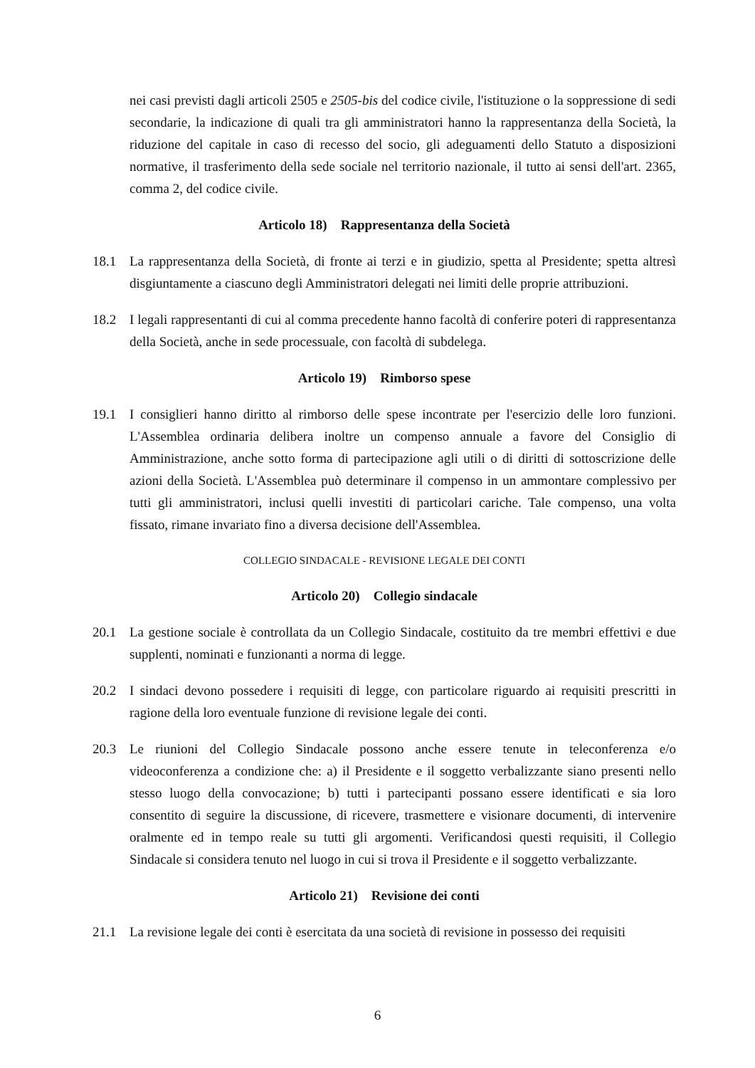nei casi previsti dagli articoli 2505 e 2505-bis del codice civile, l'istituzione o la soppressione di sedi secondarie, la indicazione di quali tra gli amministratori hanno la rappresentanza della Società, la riduzione del capitale in caso di recesso del socio, gli adeguamenti dello Statuto a disposizioni normative, il trasferimento della sede sociale nel territorio nazionale, il tutto ai sensi dell'art. 2365, comma 2, del codice civile.
Articolo 18) Rappresentanza della Società
18.1 La rappresentanza della Società, di fronte ai terzi e in giudizio, spetta al Presidente; spetta altresì disgiuntamente a ciascuno degli Amministratori delegati nei limiti delle proprie attribuzioni.
18.2 I legali rappresentanti di cui al comma precedente hanno facoltà di conferire poteri di rappresentanza della Società, anche in sede processuale, con facoltà di subdelega.
Articolo 19) Rimborso spese
19.1 I consiglieri hanno diritto al rimborso delle spese incontrate per l'esercizio delle loro funzioni. L'Assemblea ordinaria delibera inoltre un compenso annuale a favore del Consiglio di Amministrazione, anche sotto forma di partecipazione agli utili o di diritti di sottoscrizione delle azioni della Società. L'Assemblea può determinare il compenso in un ammontare complessivo per tutti gli amministratori, inclusi quelli investiti di particolari cariche. Tale compenso, una volta fissato, rimane invariato fino a diversa decisione dell'Assemblea.
COLLEGIO SINDACALE - REVISIONE LEGALE DEI CONTI
Articolo 20) Collegio sindacale
20.1 La gestione sociale è controllata da un Collegio Sindacale, costituito da tre membri effettivi e due supplenti, nominati e funzionanti a norma di legge.
20.2 I sindaci devono possedere i requisiti di legge, con particolare riguardo ai requisiti prescritti in ragione della loro eventuale funzione di revisione legale dei conti.
20.3 Le riunioni del Collegio Sindacale possono anche essere tenute in teleconferenza e/o videoconferenza a condizione che: a) il Presidente e il soggetto verbalizzante siano presenti nello stesso luogo della convocazione; b) tutti i partecipanti possano essere identificati e sia loro consentito di seguire la discussione, di ricevere, trasmettere e visionare documenti, di intervenire oralmente ed in tempo reale su tutti gli argomenti. Verificandosi questi requisiti, il Collegio Sindacale si considera tenuto nel luogo in cui si trova il Presidente e il soggetto verbalizzante.
Articolo 21) Revisione dei conti
21.1 La revisione legale dei conti è esercitata da una società di revisione in possesso dei requisiti
6